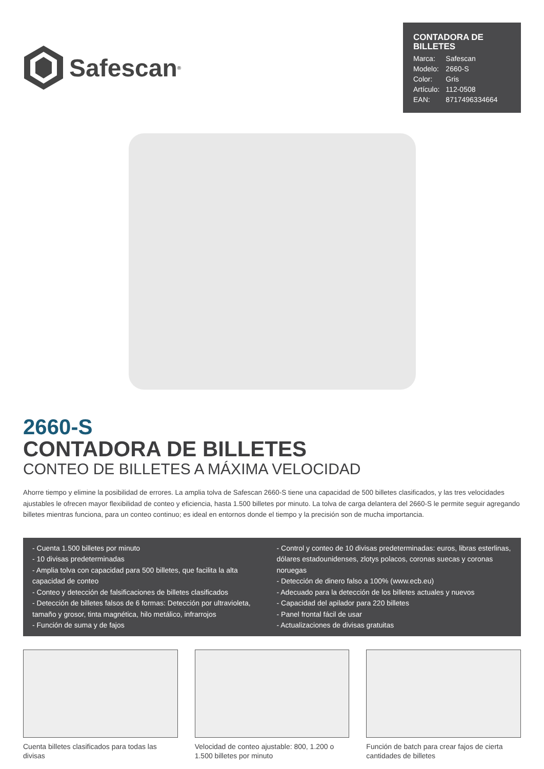Safescan<sup>®</sup>
CONTADORA DE BILLETES
| Marca: | Safescan |
| Modelo: | 2660-S |
| Color: | Gris |
| Artículo: | 112-0508 |
| EAN: | 8717496334664 |
2660-S
CONTADORA DE BILLETES
CONTEO DE BILLETES A MÁXIMA VELOCIDAD
Ahorre tiempo y elimine la posibilidad de errores. La amplia tolva de Safescan 2660-S tiene una capacidad de 500 billetes clasificados, y las tres velocidades ajustables le ofrecen mayor flexibilidad de conteo y eficiencia, hasta 1.500 billetes por minuto. La tolva de carga delantera del 2660-S le permite seguir agregando billetes mientras funciona, para un conteo continuo; es ideal en entornos donde el tiempo y la precisión son de mucha importancia.
- Cuenta 1.500 billetes por minuto
- 10 divisas predeterminadas
- Amplia tolva con capacidad para 500 billetes, que facilita la alta capacidad de conteo
- Conteo y detección de falsificaciones de billetes clasificados
- Detección de billetes falsos de 6 formas: Detección por ultravioleta, tamaño y grosor, tinta magnética, hilo metálico, infrarrojos
- Función de suma y de fajos
- Control y conteo de 10 divisas predeterminadas: euros, libras esterlinas, dólares estadounidenses, zlotys polacos, coronas suecas y coronas noruegas
- Detección de dinero falso a 100% (www.ecb.eu)
- Adecuado para la detección de los billetes actuales y nuevos
- Capacidad del apilador para 220 billetes
- Panel frontal fácil de usar
- Actualizaciones de divisas gratuitas
Cuenta billetes clasificados para todas las divisas
Velocidad de conteo ajustable: 800, 1.200 o 1.500 billetes por minuto
Función de batch para crear fajos de cierta cantidades de billetes